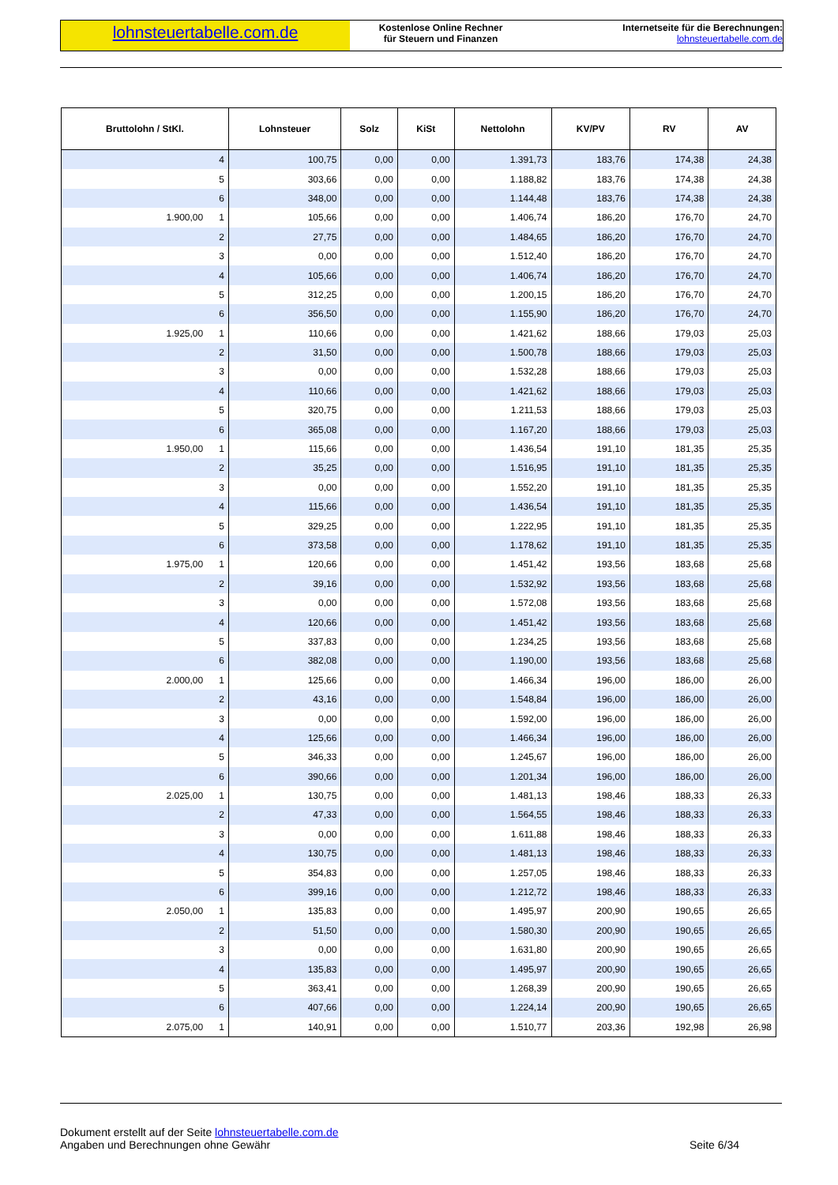lohnsteuertabelle.com.de
Kostenlose Online Rechner
für Steuern und Finanzen
Internetseite für die Berechnungen:
lohnsteuertabelle.com.de
| Bruttolohn / StKl. | Lohnsteuer | Solz | KiSt | Nettolohn | KV/PV | RV | AV |
| --- | --- | --- | --- | --- | --- | --- | --- |
| 4 | 100,75 | 0,00 | 0,00 | 1.391,73 | 183,76 | 174,38 | 24,38 |
| 5 | 303,66 | 0,00 | 0,00 | 1.188,82 | 183,76 | 174,38 | 24,38 |
| 6 | 348,00 | 0,00 | 0,00 | 1.144,48 | 183,76 | 174,38 | 24,38 |
| 1.900,00 1 | 105,66 | 0,00 | 0,00 | 1.406,74 | 186,20 | 176,70 | 24,70 |
| 2 | 27,75 | 0,00 | 0,00 | 1.484,65 | 186,20 | 176,70 | 24,70 |
| 3 | 0,00 | 0,00 | 0,00 | 1.512,40 | 186,20 | 176,70 | 24,70 |
| 4 | 105,66 | 0,00 | 0,00 | 1.406,74 | 186,20 | 176,70 | 24,70 |
| 5 | 312,25 | 0,00 | 0,00 | 1.200,15 | 186,20 | 176,70 | 24,70 |
| 6 | 356,50 | 0,00 | 0,00 | 1.155,90 | 186,20 | 176,70 | 24,70 |
| 1.925,00 1 | 110,66 | 0,00 | 0,00 | 1.421,62 | 188,66 | 179,03 | 25,03 |
| 2 | 31,50 | 0,00 | 0,00 | 1.500,78 | 188,66 | 179,03 | 25,03 |
| 3 | 0,00 | 0,00 | 0,00 | 1.532,28 | 188,66 | 179,03 | 25,03 |
| 4 | 110,66 | 0,00 | 0,00 | 1.421,62 | 188,66 | 179,03 | 25,03 |
| 5 | 320,75 | 0,00 | 0,00 | 1.211,53 | 188,66 | 179,03 | 25,03 |
| 6 | 365,08 | 0,00 | 0,00 | 1.167,20 | 188,66 | 179,03 | 25,03 |
| 1.950,00 1 | 115,66 | 0,00 | 0,00 | 1.436,54 | 191,10 | 181,35 | 25,35 |
| 2 | 35,25 | 0,00 | 0,00 | 1.516,95 | 191,10 | 181,35 | 25,35 |
| 3 | 0,00 | 0,00 | 0,00 | 1.552,20 | 191,10 | 181,35 | 25,35 |
| 4 | 115,66 | 0,00 | 0,00 | 1.436,54 | 191,10 | 181,35 | 25,35 |
| 5 | 329,25 | 0,00 | 0,00 | 1.222,95 | 191,10 | 181,35 | 25,35 |
| 6 | 373,58 | 0,00 | 0,00 | 1.178,62 | 191,10 | 181,35 | 25,35 |
| 1.975,00 1 | 120,66 | 0,00 | 0,00 | 1.451,42 | 193,56 | 183,68 | 25,68 |
| 2 | 39,16 | 0,00 | 0,00 | 1.532,92 | 193,56 | 183,68 | 25,68 |
| 3 | 0,00 | 0,00 | 0,00 | 1.572,08 | 193,56 | 183,68 | 25,68 |
| 4 | 120,66 | 0,00 | 0,00 | 1.451,42 | 193,56 | 183,68 | 25,68 |
| 5 | 337,83 | 0,00 | 0,00 | 1.234,25 | 193,56 | 183,68 | 25,68 |
| 6 | 382,08 | 0,00 | 0,00 | 1.190,00 | 193,56 | 183,68 | 25,68 |
| 2.000,00 1 | 125,66 | 0,00 | 0,00 | 1.466,34 | 196,00 | 186,00 | 26,00 |
| 2 | 43,16 | 0,00 | 0,00 | 1.548,84 | 196,00 | 186,00 | 26,00 |
| 3 | 0,00 | 0,00 | 0,00 | 1.592,00 | 196,00 | 186,00 | 26,00 |
| 4 | 125,66 | 0,00 | 0,00 | 1.466,34 | 196,00 | 186,00 | 26,00 |
| 5 | 346,33 | 0,00 | 0,00 | 1.245,67 | 196,00 | 186,00 | 26,00 |
| 6 | 390,66 | 0,00 | 0,00 | 1.201,34 | 196,00 | 186,00 | 26,00 |
| 2.025,00 1 | 130,75 | 0,00 | 0,00 | 1.481,13 | 198,46 | 188,33 | 26,33 |
| 2 | 47,33 | 0,00 | 0,00 | 1.564,55 | 198,46 | 188,33 | 26,33 |
| 3 | 0,00 | 0,00 | 0,00 | 1.611,88 | 198,46 | 188,33 | 26,33 |
| 4 | 130,75 | 0,00 | 0,00 | 1.481,13 | 198,46 | 188,33 | 26,33 |
| 5 | 354,83 | 0,00 | 0,00 | 1.257,05 | 198,46 | 188,33 | 26,33 |
| 6 | 399,16 | 0,00 | 0,00 | 1.212,72 | 198,46 | 188,33 | 26,33 |
| 2.050,00 1 | 135,83 | 0,00 | 0,00 | 1.495,97 | 200,90 | 190,65 | 26,65 |
| 2 | 51,50 | 0,00 | 0,00 | 1.580,30 | 200,90 | 190,65 | 26,65 |
| 3 | 0,00 | 0,00 | 0,00 | 1.631,80 | 200,90 | 190,65 | 26,65 |
| 4 | 135,83 | 0,00 | 0,00 | 1.495,97 | 200,90 | 190,65 | 26,65 |
| 5 | 363,41 | 0,00 | 0,00 | 1.268,39 | 200,90 | 190,65 | 26,65 |
| 6 | 407,66 | 0,00 | 0,00 | 1.224,14 | 200,90 | 190,65 | 26,65 |
| 2.075,00 1 | 140,91 | 0,00 | 0,00 | 1.510,77 | 203,36 | 192,98 | 26,98 |
Dokument erstellt auf der Seite lohnsteuertabelle.com.de
Angaben und Berechnungen ohne Gewähr
Seite 6/34